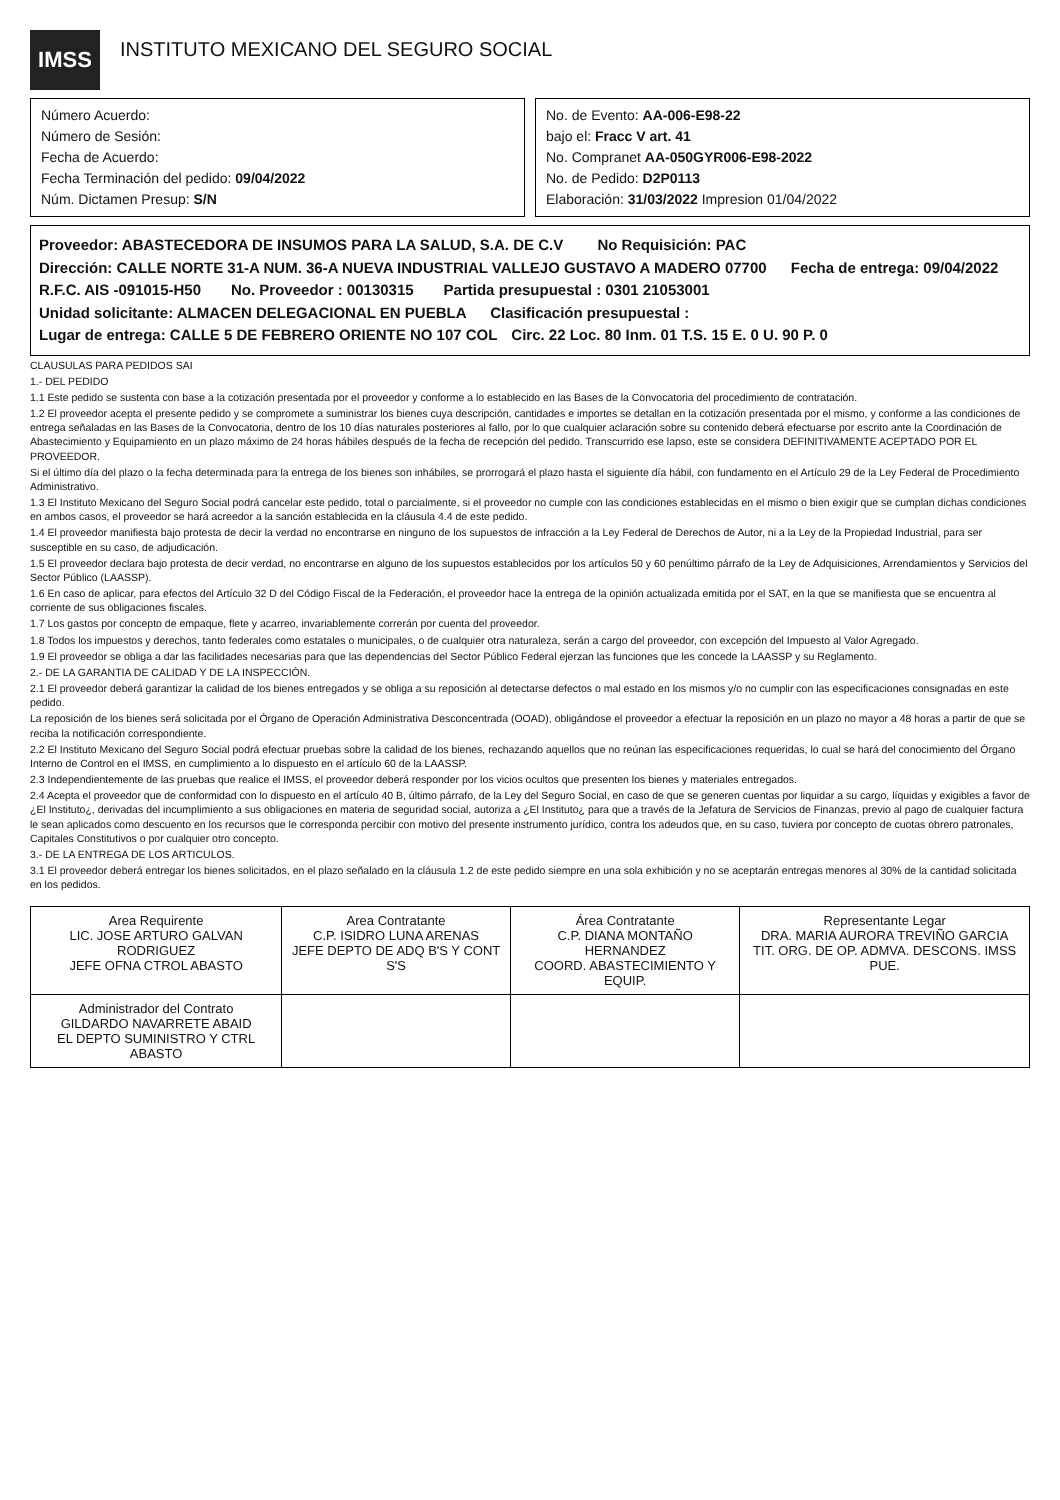IMSS
INSTITUTO MEXICANO DEL SEGURO SOCIAL
Número Acuerdo:
Número de Sesión:
Fecha de Acuerdo:
Fecha Terminación del pedido: 09/04/2022
Núm. Dictamen Presup: S/N
No. de Evento: AA-006-E98-22
bajo el: Fracc V art. 41
No. Compranet AA-050GYR006-E98-2022
No. de Pedido: D2P0113
Elaboración: 31/03/2022 Impresion 01/04/2022
Proveedor: ABASTECEDORA DE INSUMOS PARA LA SALUD, S.A. DE C.V No Requisición: PAC
Dirección: CALLE NORTE 31-A NUM. 36-A NUEVA INDUSTRIAL VALLEJO GUSTAVO A MADERO 07700 Fecha de entrega: 09/04/2022
R.F.C. AIS -091015-H50 No. Proveedor : 00130315 Partida presupuestal : 0301 21053001
Unidad solicitante: ALMACEN DELEGACIONAL EN PUEBLA Clasificación presupuestal :
Lugar de entrega: CALLE 5 DE FEBRERO ORIENTE NO 107 COL Circ. 22 Loc. 80 Inm. 01 T.S. 15 E. 0 U. 90 P. 0
CLAUSULAS PARA PEDIDOS SAI
1.- DEL PEDIDO
1.1 Este pedido se sustenta con base a la cotización presentada por el proveedor y conforme a lo establecido en las Bases de la Convocatoria del procedimiento de contratación.
1.2 El proveedor acepta el presente pedido y se compromete a suministrar los bienes cuya descripción, cantidades e importes se detallan en la cotización presentada por el mismo, y conforme a las condiciones de entrega señaladas en las Bases de la Convocatoria, dentro de los 10 días naturales posteriores al fallo, por lo que cualquier aclaración sobre su contenido deberá efectuarse por escrito ante la Coordinación de Abastecimiento y Equipamiento en un plazo máximo de 24 horas hábiles después de la fecha de recepción del pedido. Transcurrido ese lapso, este se considera DEFINITIVAMENTE ACEPTADO POR EL PROVEEDOR.
Si el último día del plazo o la fecha determinada para la entrega de los bienes son inhábiles, se prorrogará el plazo hasta el siguiente día hábil, con fundamento en el Artículo 29 de la Ley Federal de Procedimiento Administrativo.
1.3 El Instituto Mexicano del Seguro Social podrá cancelar este pedido, total o parcialmente, si el proveedor no cumple con las condiciones establecidas en el mismo o bien exigir que se cumplan dichas condiciones en ambos casos, el proveedor se hará acreedor a la sanción establecida en la cláusula 4.4 de este pedido.
1.4 El proveedor manifiesta bajo protesta de decir la verdad no encontrarse en ninguno de los supuestos de infracción a la Ley Federal de Derechos de Autor, ni a la Ley de la Propiedad Industrial, para ser susceptible en su caso, de adjudicación.
1.5 El proveedor declara bajo protesta de decir verdad, no encontrarse en alguno de los supuestos establecidos por los artículos 50 y 60 penúltimo párrafo de la Ley de Adquisiciones, Arrendamientos y Servicios del Sector Público (LAASSP).
1.6 En caso de aplicar, para efectos del Artículo 32 D del Código Fiscal de la Federación, el proveedor hace la entrega de la opinión actualizada emitida por el SAT, en la que se manifiesta que se encuentra al corriente de sus obligaciones fiscales.
1.7 Los gastos por concepto de empaque, flete y acarreo, invariablemente correrán por cuenta del proveedor.
1.8 Todos los impuestos y derechos, tanto federales como estatales o municipales, o de cualquier otra naturaleza, serán a cargo del proveedor, con excepción del Impuesto al Valor Agregado.
1.9 El proveedor se obliga a dar las facilidades necesarias para que las dependencias del Sector Público Federal ejerzan las funciones que les concede la LAASSP y su Reglamento.
2.- DE LA GARANTIA DE CALIDAD Y DE LA INSPECCIÓN.
2.1 El proveedor deberá garantizar la calidad de los bienes entregados y se obliga a su reposición al detectarse defectos o mal estado en los mismos y/o no cumplir con las especificaciones consignadas en este pedido.
La reposición de los bienes será solicitada por el Órgano de Operación Administrativa Desconcentrada (OOAD), obligándose el proveedor a efectuar la reposición en un plazo no mayor a 48 horas a partir de que se reciba la notificación correspondiente.
2.2 El Instituto Mexicano del Seguro Social podrá efectuar pruebas sobre la calidad de los bienes, rechazando aquellos que no reúnan las especificaciones requeridas, lo cual se hará del conocimiento del Órgano Interno de Control en el IMSS, en cumplimiento a lo dispuesto en el artículo 60 de la LAASSP.
2.3 Independientemente de las pruebas que realice el IMSS, el proveedor deberá responder por los vicios ocultos que presenten los bienes y materiales entregados.
2.4 Acepta el proveedor que de conformidad con lo dispuesto en el artículo 40 B, último párrafo, de la Ley del Seguro Social, en caso de que se generen cuentas por liquidar a su cargo, líquidas y exigibles a favor de ¿El Instituto¿, derivadas del incumplimiento a sus obligaciones en materia de seguridad social, autoriza a ¿El Instituto¿ para que a través de la Jefatura de Servicios de Finanzas, previo al pago de cualquier factura le sean aplicados como descuento en los recursos que le corresponda percibir con motivo del presente instrumento jurídico, contra los adeudos que, en su caso, tuviera por concepto de cuotas obrero patronales, Capitales Constitutivos o por cualquier otro concepto.
3.- DE LA ENTREGA DE LOS ARTICULOS.
3.1 El proveedor deberá entregar los bienes solicitados, en el plazo señalado en la cláusula 1.2 de este pedido siempre en una sola exhibición y no se aceptarán entregas menores al 30% de la cantidad solicitada en los pedidos.
| Area Requirente LIC. JOSE ARTURO GALVAN RODRIGUEZ JEFE OFNA CTROL ABASTO | Area Contratante C.P. ISIDRO LUNA ARENAS JEFE DEPTO DE ADQ B'S Y CONT S'S | Área Contratante C.P. DIANA MONTAÑO HERNANDEZ COORD. ABASTECIMIENTO Y EQUIP. | Representante Legar DRA. MARIA AURORA TREVIÑO GARCIA TIT. ORG. DE OP. ADMVA. DESCONS. IMSS PUE. |
| Administrador del Contrato GILDARDO NAVARRETE ABAID EL DEPTO SUMINISTRO Y CTRL ABASTO | | | |